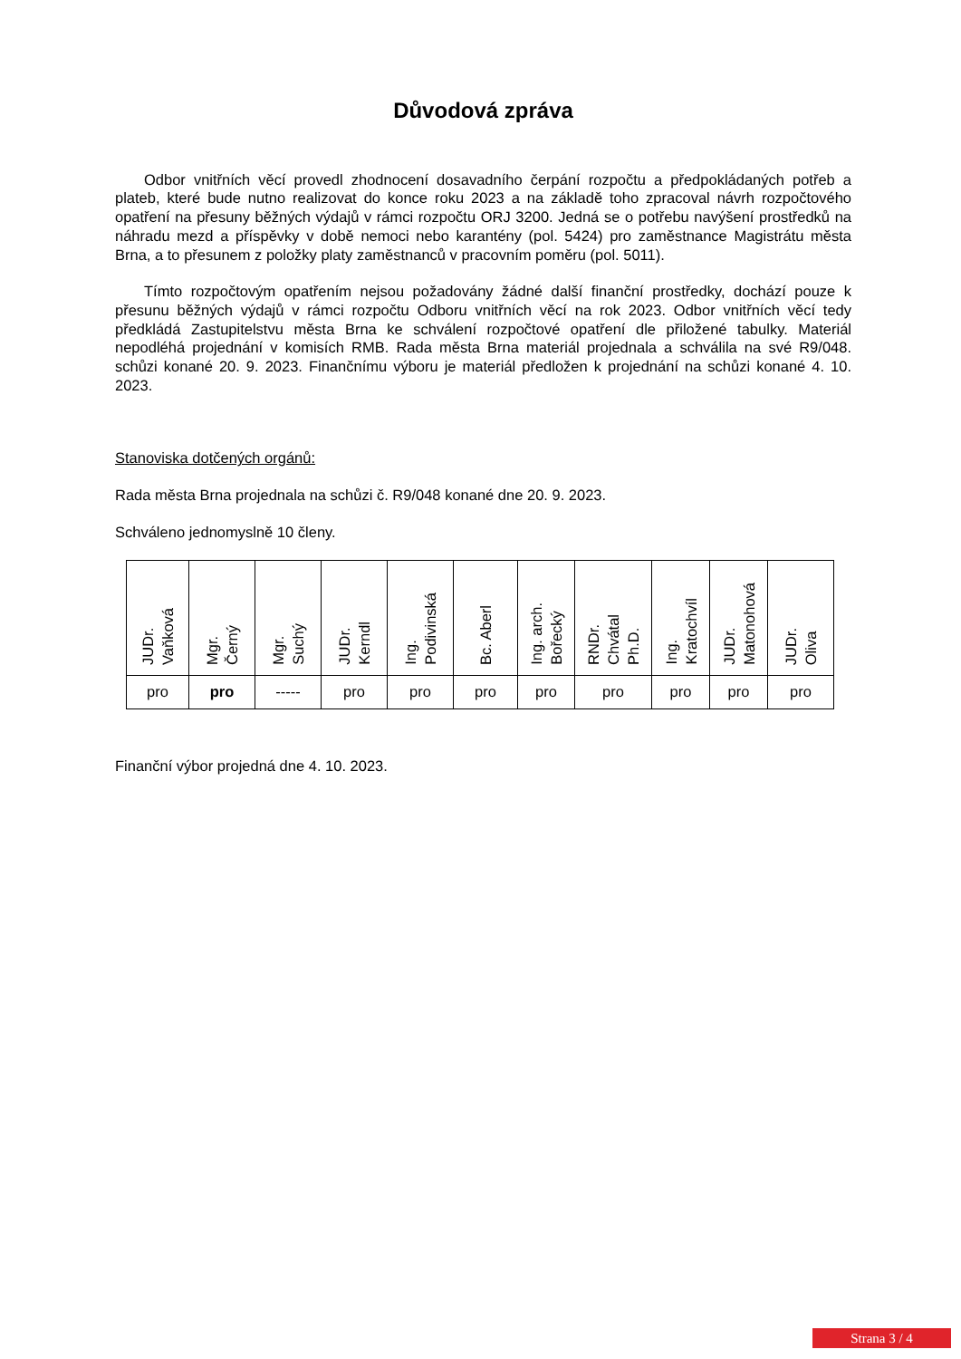Důvodová zpráva
Odbor vnitřních věcí provedl zhodnocení dosavadního čerpání rozpočtu a předpokládaných potřeb a plateb, které bude nutno realizovat do konce roku 2023 a na základě toho zpracoval návrh rozpočtového opatření na přesuny běžných výdajů v rámci rozpočtu ORJ 3200. Jedná se o potřebu navýšení prostředků na náhradu mezd a příspěvky v době nemoci nebo karantény (pol. 5424) pro zaměstnance Magistrátu města Brna, a to přesunem z položky platy zaměstnanců v pracovním poměru (pol. 5011).
Tímto rozpočtovým opatřením nejsou požadovány žádné další finanční prostředky, dochází pouze k přesunu běžných výdajů v rámci rozpočtu Odboru vnitřních věcí na rok 2023. Odbor vnitřních věcí tedy předkládá Zastupitelstvu města Brna ke schválení rozpočtové opatření dle přiložené tabulky. Materiál nepodléhá projednání v komisích RMB. Rada města Brna materiál projednala a schválila na své R9/048. schůzi konané 20. 9. 2023. Finančnímu výboru je materiál předložen k projednání na schůzi konané 4. 10. 2023.
Stanoviska dotčených orgánů:
Rada města Brna projednala na schůzi č. R9/048 konané dne 20. 9. 2023.
Schváleno jednomyslně 10 členy.
| JUDr. Vaňková | Mgr. Černý | Mgr. Suchý | JUDr. Kerndl | Ing. Podivinská | Bc. Aberl | Ing. arch. Bořecký | RNDr. Chvátal Ph.D. | Ing. Kratochvíl | JUDr. Matonohová | JUDr. Oliva |
| pro | pro | ----- | pro | pro | pro | pro | pro | pro | pro | pro |
Finanční výbor projedná dne 4. 10. 2023.
Strana 3 / 4